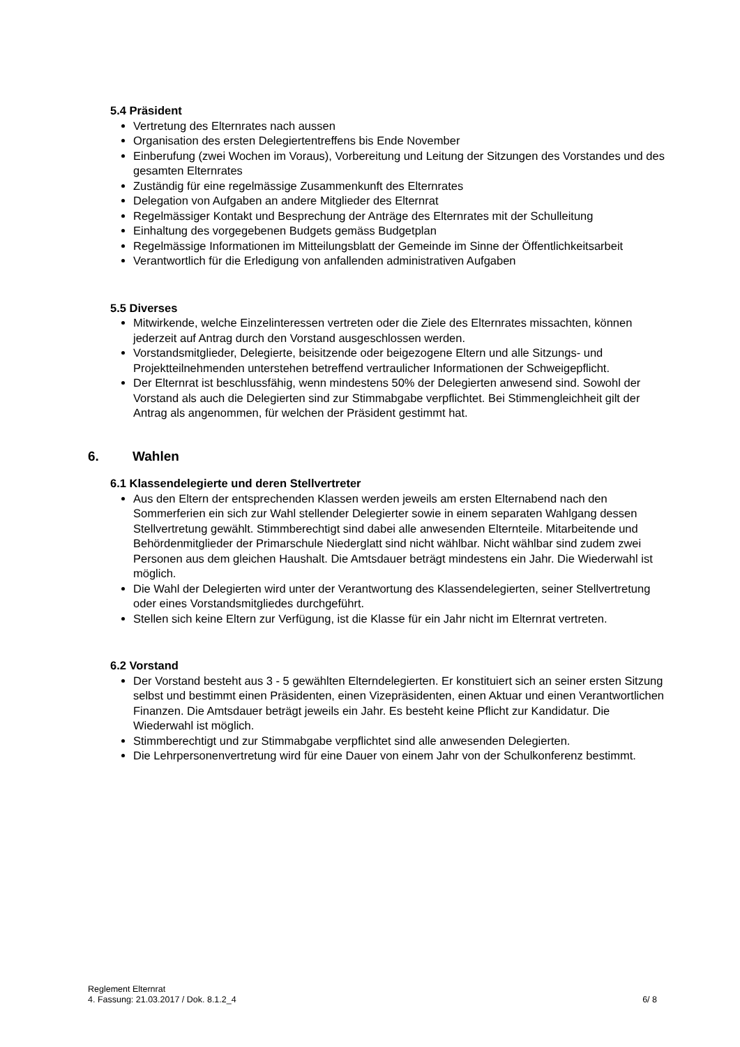5.4 Präsident
Vertretung des Elternrates nach aussen
Organisation des ersten Delegiertentreffens bis Ende November
Einberufung (zwei Wochen im Voraus), Vorbereitung und Leitung der Sitzungen des Vorstandes und des gesamten Elternrates
Zuständig für eine regelmässige Zusammenkunft des Elternrates
Delegation von Aufgaben an andere Mitglieder des Elternrat
Regelmässiger Kontakt und Besprechung der Anträge des Elternrates mit der Schulleitung
Einhaltung des vorgegebenen Budgets gemäss Budgetplan
Regelmässige Informationen im Mitteilungsblatt der Gemeinde im Sinne der Öffentlichkeitsarbeit
Verantwortlich für die Erledigung von anfallenden administrativen Aufgaben
5.5 Diverses
Mitwirkende, welche Einzelinteressen vertreten oder die Ziele des Elternrates missachten, können jederzeit auf Antrag durch den Vorstand ausgeschlossen werden.
Vorstandsmitglieder, Delegierte, beisitzende oder beigezogene Eltern und alle Sitzungs- und Projektteilnehmenden unterstehen betreffend vertraulicher Informationen der Schweigepflicht.
Der Elternrat ist beschlussfähig, wenn mindestens 50% der Delegierten anwesend sind. Sowohl der Vorstand als auch die Delegierten sind zur Stimmabgabe verpflichtet. Bei Stimmengleichheit gilt der Antrag als angenommen, für welchen der Präsident gestimmt hat.
6. Wahlen
6.1 Klassendelegierte und deren Stellvertreter
Aus den Eltern der entsprechenden Klassen werden jeweils am ersten Elternabend nach den Sommerferien ein sich zur Wahl stellender Delegierter sowie in einem separaten Wahlgang dessen Stellvertretung gewählt. Stimmberechtigt sind dabei alle anwesenden Elternteile. Mitarbeitende und Behördenmitglieder der Primarschule Niederglatt sind nicht wählbar. Nicht wählbar sind zudem zwei Personen aus dem gleichen Haushalt. Die Amtsdauer beträgt mindestens ein Jahr. Die Wiederwahl ist möglich.
Die Wahl der Delegierten wird unter der Verantwortung des Klassendelegierten, seiner Stellvertretung oder eines Vorstandsmitgliedes durchgeführt.
Stellen sich keine Eltern zur Verfügung, ist die Klasse für ein Jahr nicht im Elternrat vertreten.
6.2 Vorstand
Der Vorstand besteht aus 3 - 5 gewählten Elterndelegierten. Er konstituiert sich an seiner ersten Sitzung selbst und bestimmt einen Präsidenten, einen Vizepräsidenten, einen Aktuar und einen Verantwortlichen Finanzen. Die Amtsdauer beträgt jeweils ein Jahr. Es besteht keine Pflicht zur Kandidatur. Die Wiederwahl ist möglich.
Stimmberechtigt und zur Stimmabgabe verpflichtet sind alle anwesenden Delegierten.
Die Lehrpersonenvertretung wird für eine Dauer von einem Jahr von der Schulkonferenz bestimmt.
Reglement Elternrat
4. Fassung: 21.03.2017 / Dok. 8.1.2_4 6/ 8